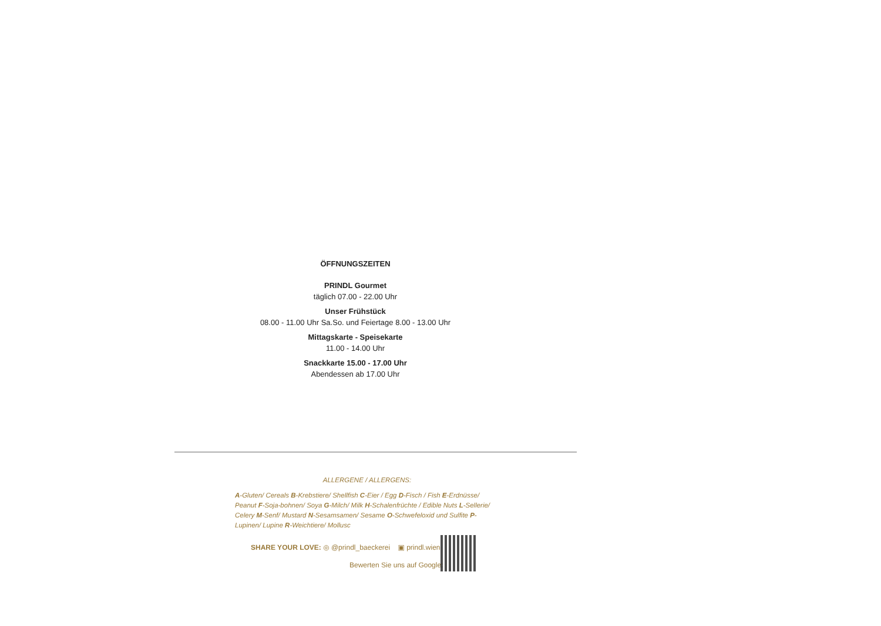ÖFFNUNGSZEITEN
PRINDL Gourmet
täglich 07.00 - 22.00 Uhr
Unser Frühstück
08.00 - 11.00 Uhr Sa.So. und Feiertage 8.00 - 13.00 Uhr
Mittagskarte - Speisekarte
11.00 - 14.00 Uhr
Snackkarte 15.00 - 17.00 Uhr
Abendessen ab 17.00 Uhr
ALLERGENE / ALLERGENS:
A-Gluten/ Cereals B-Krebstiere/ Shellfish C-Eier / Egg D-Fisch / Fish E-Erdnüsse/ Peanut F-Soja-bohnen/ Soya G-Milch/ Milk H-Schalenfrüchte / Edible Nuts L-Sellerie/ Celery M-Senf/ Mustard N-Sesamsamen/ Sesame O-Schwefeloxid und Sulfite P-Lupinen/ Lupine R-Weichtiere/ Mollusc
SHARE YOUR LOVE: ◎ @prindl_baeckerei ▣ prindl.wien
Bewerten Sie uns auf Google: